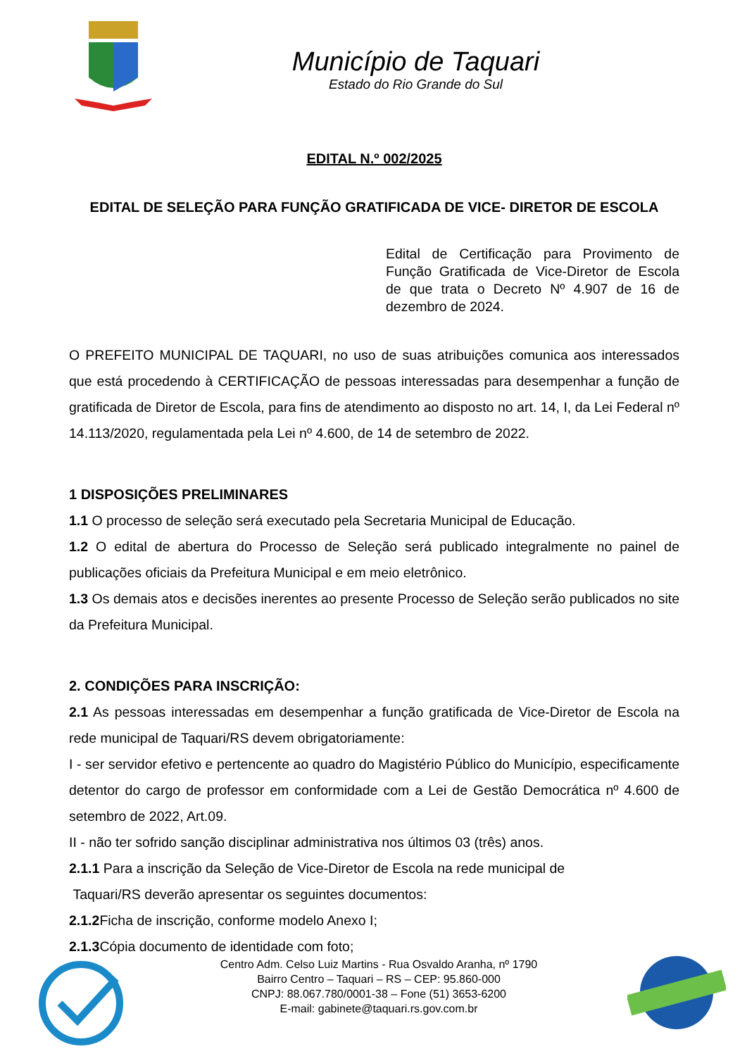Município de Taquari
Estado do Rio Grande do Sul
EDITAL N.º 002/2025
EDITAL DE SELEÇÃO PARA FUNÇÃO GRATIFICADA DE VICE- DIRETOR DE ESCOLA
Edital de Certificação para Provimento de Função Gratificada de Vice-Diretor de Escola de que trata o Decreto Nº 4.907 de 16 de dezembro de 2024.
O PREFEITO MUNICIPAL DE TAQUARI, no uso de suas atribuições comunica aos interessados que está procedendo à CERTIFICAÇÃO de pessoas interessadas para desempenhar a função de gratificada de Diretor de Escola, para fins de atendimento ao disposto no art. 14, I, da Lei Federal nº 14.113/2020, regulamentada pela Lei nº 4.600, de 14 de setembro de 2022.
1 DISPOSIÇÕES PRELIMINARES
1.1 O processo de seleção será executado pela Secretaria Municipal de Educação.
1.2 O edital de abertura do Processo de Seleção será publicado integralmente no painel de publicações oficiais da Prefeitura Municipal e em meio eletrônico.
1.3 Os demais atos e decisões inerentes ao presente Processo de Seleção serão publicados no site da Prefeitura Municipal.
2. CONDIÇÕES PARA INSCRIÇÃO:
2.1 As pessoas interessadas em desempenhar a função gratificada de Vice-Diretor de Escola na rede municipal de Taquari/RS devem obrigatoriamente:
I - ser servidor efetivo e pertencente ao quadro do Magistério Público do Município, especificamente detentor do cargo de professor em conformidade com a Lei de Gestão Democrática nº 4.600 de setembro de 2022, Art.09.
II - não ter sofrido sanção disciplinar administrativa nos últimos 03 (três) anos.
2.1.1 Para a inscrição da Seleção de Vice-Diretor de Escola na rede municipal de
Taquari/RS deverão apresentar os seguintes documentos:
2.1.2 Ficha de inscrição, conforme modelo Anexo I;
2.1.3 Cópia documento de identidade com foto;
Centro Adm. Celso Luiz Martins - Rua Osvaldo Aranha, nº 1790
Bairro Centro – Taquari – RS – CEP: 95.860-000
CNPJ: 88.067.780/0001-38 – Fone (51) 3653-6200
E-mail: gabinete@taquari.rs.gov.com.br